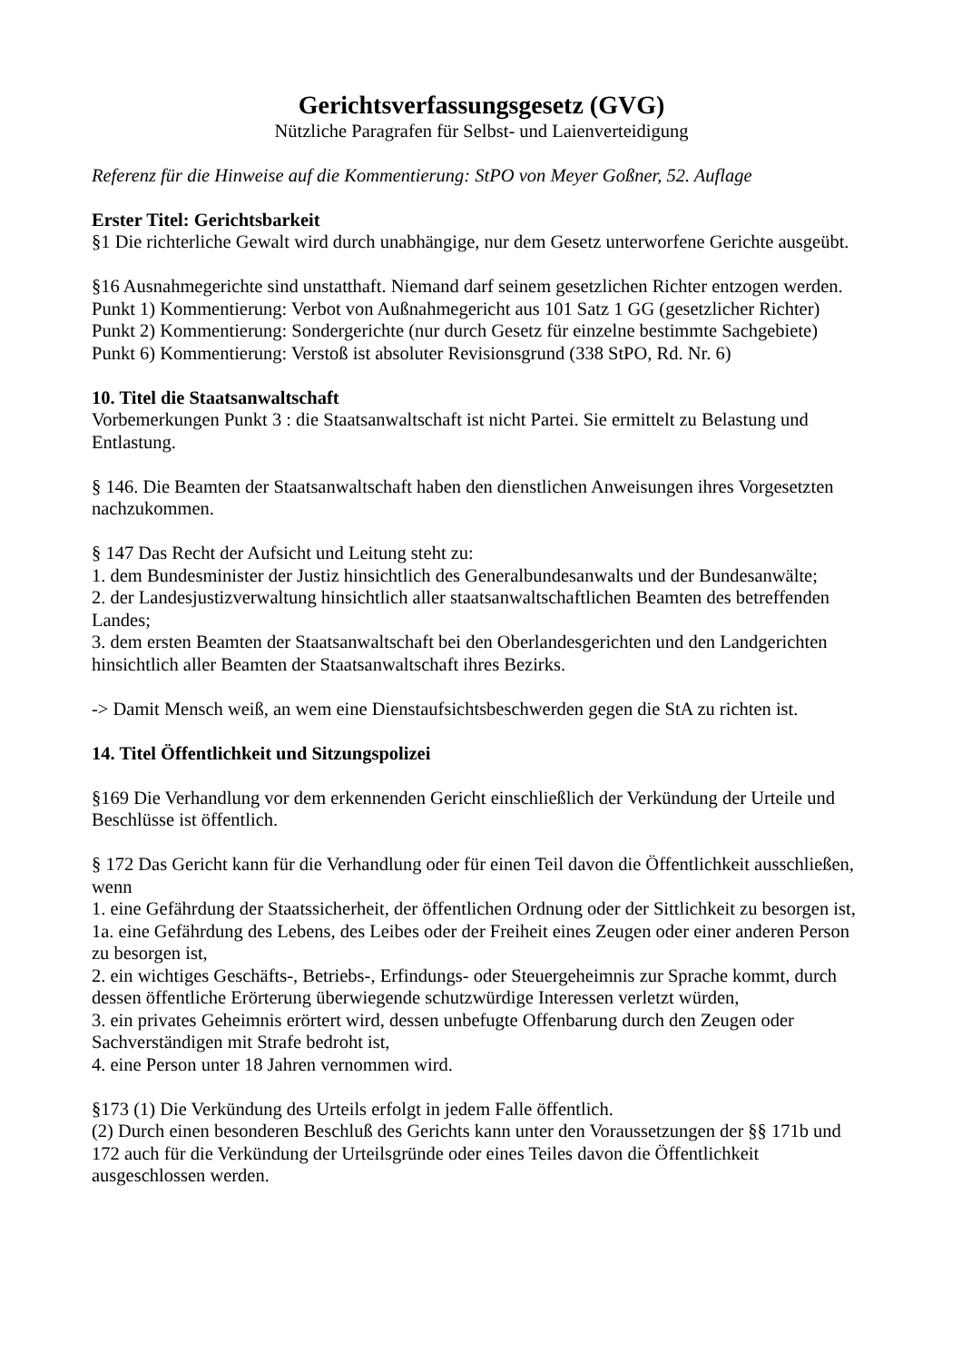Gerichtsverfassungsgesetz (GVG)
Nützliche Paragrafen für Selbst- und Laienverteidigung
Referenz für die Hinweise auf die Kommentierung: StPO von Meyer Goßner, 52. Auflage
Erster Titel: Gerichtsbarkeit
§1 Die richterliche Gewalt wird durch unabhängige, nur dem Gesetz unterworfene Gerichte ausgeübt.
§16 Ausnahmegerichte sind unstatthaft. Niemand darf seinem gesetzlichen Richter entzogen werden.
Punkt 1) Kommentierung: Verbot von Außnahmegericht aus 101 Satz 1 GG (gesetzlicher Richter)
Punkt 2) Kommentierung: Sondergerichte (nur durch Gesetz für einzelne bestimmte Sachgebiete)
Punkt 6) Kommentierung: Verstoß ist absoluter Revisionsgrund (338 StPO, Rd. Nr. 6)
10. Titel die Staatsanwaltschaft
Vorbemerkungen Punkt 3 : die Staatsanwaltschaft ist nicht Partei. Sie ermittelt zu Belastung und Entlastung.
§ 146. Die Beamten der Staatsanwaltschaft haben den dienstlichen Anweisungen ihres Vorgesetzten nachzukommen.
§ 147 Das Recht der Aufsicht und Leitung steht zu:
1. dem Bundesminister der Justiz hinsichtlich des Generalbundesanwalts und der Bundesanwälte;
2. der Landesjustizverwaltung hinsichtlich aller staatsanwaltschaftlichen Beamten des betreffenden Landes;
3. dem ersten Beamten der Staatsanwaltschaft bei den Oberlandesgerichten und den Landgerichten hinsichtlich aller Beamten der Staatsanwaltschaft ihres Bezirks.
-> Damit Mensch weiß, an wem eine Dienstaufsichtsbeschwerden gegen die StA zu richten ist.
14. Titel Öffentlichkeit und Sitzungspolizei
§169 Die Verhandlung vor dem erkennenden Gericht einschließlich der Verkündung der Urteile und Beschlüsse ist öffentlich.
§ 172 Das Gericht kann für die Verhandlung oder für einen Teil davon die Öffentlichkeit ausschließen, wenn
1. eine Gefährdung der Staatssicherheit, der öffentlichen Ordnung oder der Sittlichkeit zu besorgen ist,
1a. eine Gefährdung des Lebens, des Leibes oder der Freiheit eines Zeugen oder einer anderen Person zu besorgen ist,
2. ein wichtiges Geschäfts-, Betriebs-, Erfindungs- oder Steuergeheimnis zur Sprache kommt, durch dessen öffentliche Erörterung überwiegende schutzwürdige Interessen verletzt würden,
3. ein privates Geheimnis erörtert wird, dessen unbefugte Offenbarung durch den Zeugen oder Sachverständigen mit Strafe bedroht ist,
4. eine Person unter 18 Jahren vernommen wird.
§173 (1) Die Verkündung des Urteils erfolgt in jedem Falle öffentlich.
(2) Durch einen besonderen Beschluß des Gerichts kann unter den Voraussetzungen der §§ 171b und 172 auch für die Verkündung der Urteilsgründe oder eines Teiles davon die Öffentlichkeit ausgeschlossen werden.